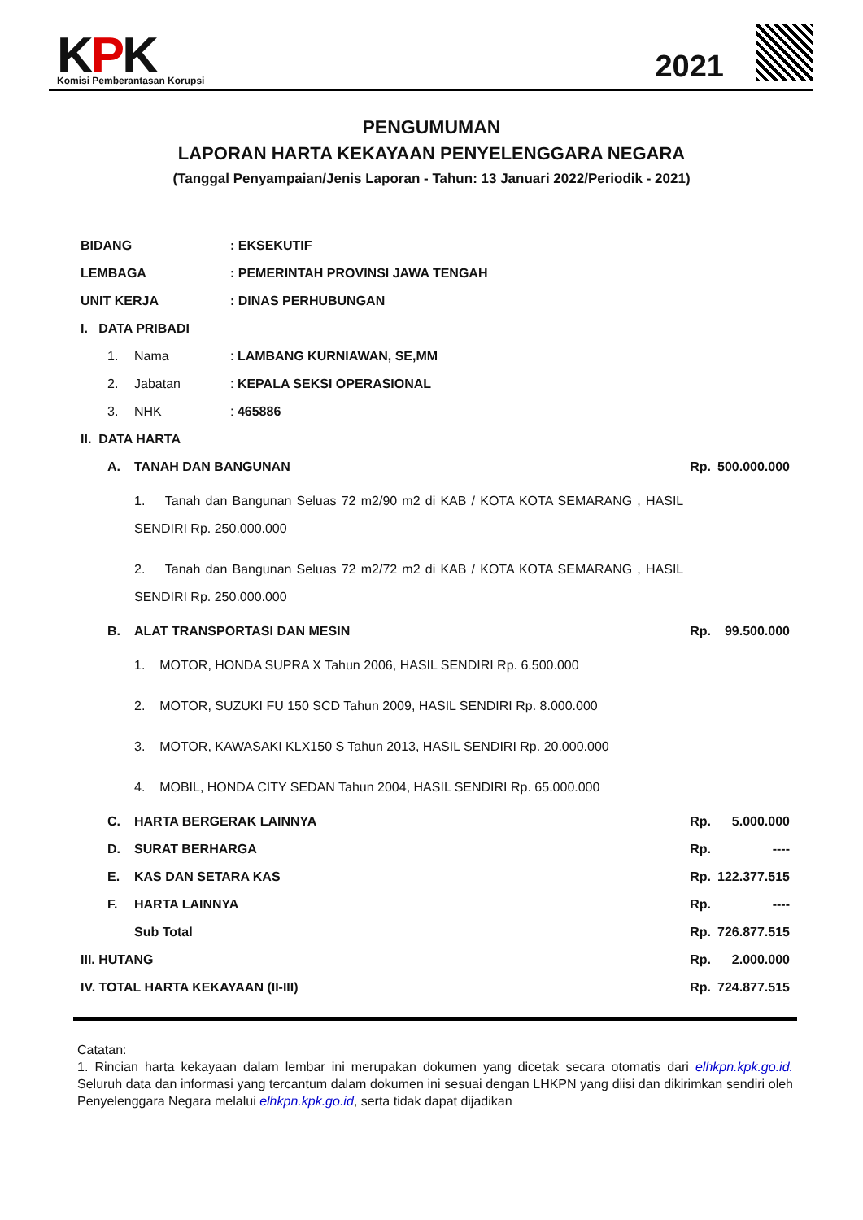KPK Komisi Pemberantasan Korupsi 2021
PENGUMUMAN
LAPORAN HARTA KEKAYAAN PENYELENGGARA NEGARA
(Tanggal Penyampaian/Jenis Laporan - Tahun: 13 Januari 2022/Periodik - 2021)
| BIDANG | | | : EKSEKUTIF | | |
| LEMBAGA | | | : PEMERINTAH PROVINSI JAWA TENGAH | | |
| UNIT KERJA | | | : DINAS PERHUBUNGAN | | |
| I. DATA PRIBADI | | | | | |
| | 1. | Nama | : LAMBANG KURNIAWAN, SE,MM | | |
| | 2. | Jabatan | : KEPALA SEKSI OPERASIONAL | | |
| | 3. | NHK | : 465886 | | |
| II. DATA HARTA | | | | | |
| | A. | TANAH DAN BANGUNAN | | Rp. | 500.000.000 |
| | | 1. Tanah dan Bangunan Seluas 72 m2/90 m2 di KAB / KOTA KOTA SEMARANG , HASIL SENDIRI Rp. 250.000.000 | | | |
| | | 2. Tanah dan Bangunan Seluas 72 m2/72 m2 di KAB / KOTA KOTA SEMARANG , HASIL SENDIRI Rp. 250.000.000 | | | |
| | B. | ALAT TRANSPORTASI DAN MESIN | | Rp. | 99.500.000 |
| | | 1. MOTOR, HONDA SUPRA X Tahun 2006, HASIL SENDIRI Rp. 6.500.000 | | | |
| | | 2. MOTOR, SUZUKI FU 150 SCD Tahun 2009, HASIL SENDIRI Rp. 8.000.000 | | | |
| | | 3. MOTOR, KAWASAKI KLX150 S Tahun 2013, HASIL SENDIRI Rp. 20.000.000 | | | |
| | | 4. MOBIL, HONDA CITY SEDAN Tahun 2004, HASIL SENDIRI Rp. 65.000.000 | | | |
| | C. | HARTA BERGERAK LAINNYA | | Rp. | 5.000.000 |
| | D. | SURAT BERHARGA | | Rp. | ---- |
| | E. | KAS DAN SETARA KAS | | Rp. | 122.377.515 |
| | F. | HARTA LAINNYA | | Rp. | ---- |
| | | Sub Total | | Rp. | 726.877.515 |
| III. HUTANG | | | | Rp. | 2.000.000 |
| IV. TOTAL HARTA KEKAYAAN (II-III) | | | | Rp. | 724.877.515 |
Catatan:
1. Rincian harta kekayaan dalam lembar ini merupakan dokumen yang dicetak secara otomatis dari elhkpn.kpk.go.id. Seluruh data dan informasi yang tercantum dalam dokumen ini sesuai dengan LHKPN yang diisi dan dikirimkan sendiri oleh Penyelenggara Negara melalui elhkpn.kpk.go.id, serta tidak dapat dijadikan